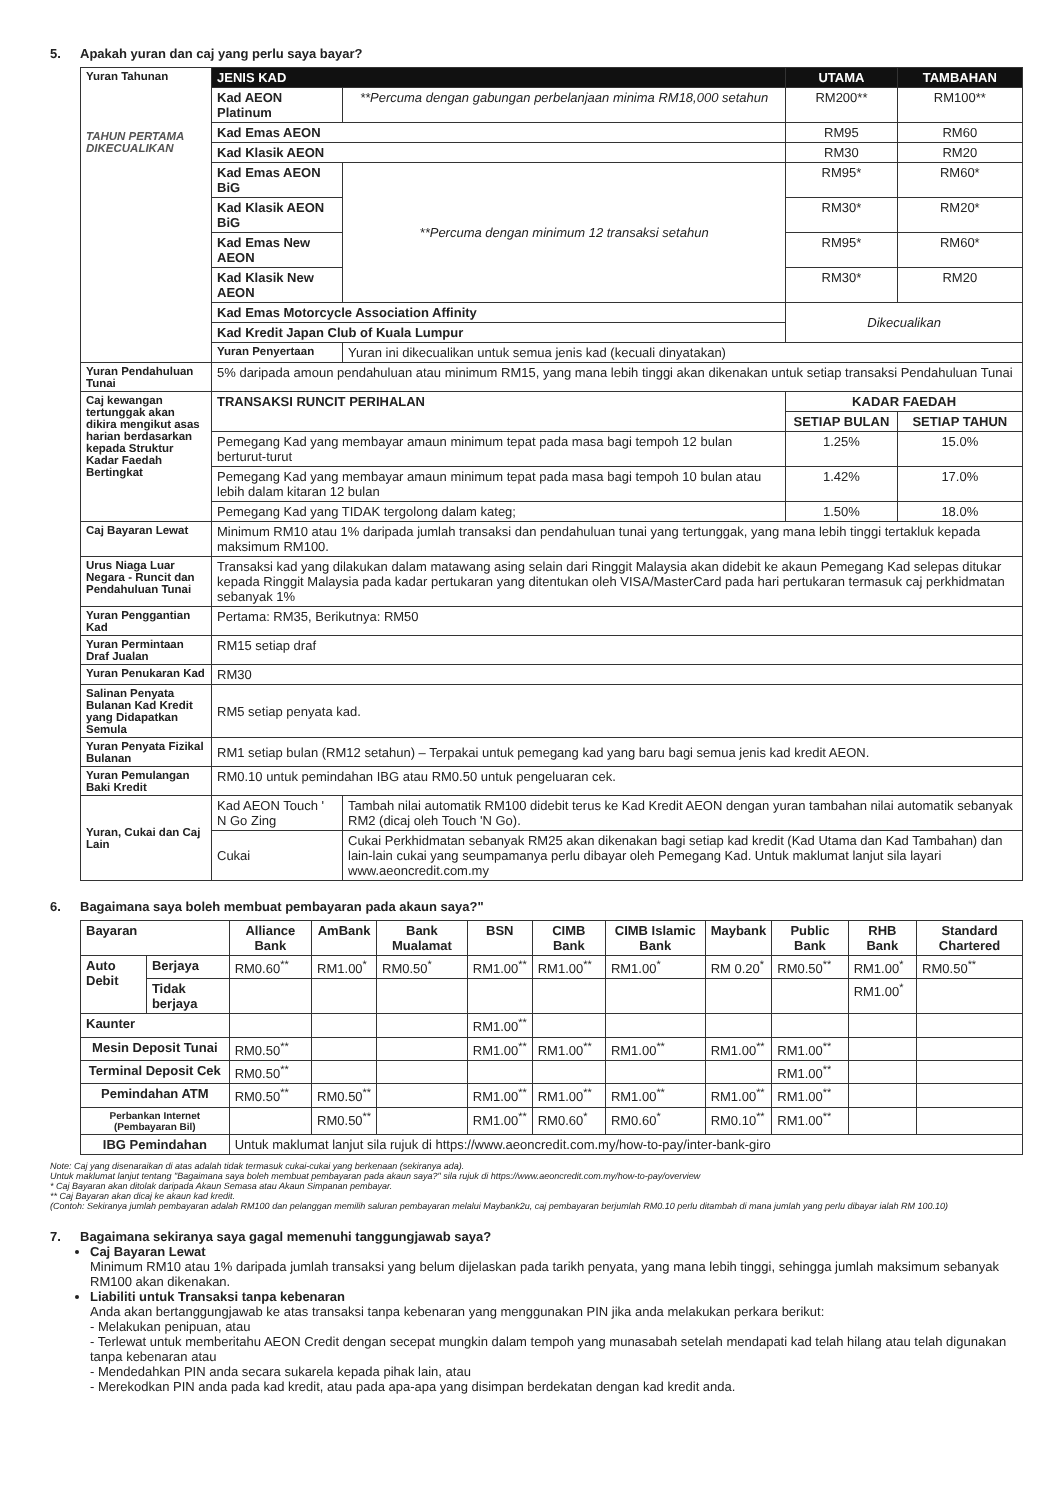5. Apakah yuran dan caj yang perlu saya bayar?
| Yuran Tahunan TAHUN PERTAMA DIKECUALIKAN | JENIS KAD | | UTAMA | TAMBAHAN |
| | Kad AEON Platinum | **Percuma dengan gabungan perbelanjaan minima RM18,000 setahun | RM200** | RM100** |
| | Kad Emas AEON | | RM95 | RM60 |
| | Kad Klasik AEON | | RM30 | RM20 |
| | Kad Emas AEON BiG | **Percuma dengan minimum 12 transaksi setahun | RM95* | RM60* |
| | Kad Klasik AEON BiG | | RM30* | RM20* |
| | Kad Emas New AEON | | RM95* | RM60* |
| | Kad Klasik New AEON | | RM30* | RM20 |
| | Kad Emas Motorcycle Association Affinity | | Dikecualikan | |
| | Kad Kredit Japan Club of Kuala Lumpur | | | |
| | Yuran Penyertaan | Yuran ini dikecualikan untuk semua jenis kad (kecuali dinyatakan) | | |
| Yuran Pendahuluan Tunai | 5% daripada amoun pendahuluan atau minimum RM15, yang mana lebih tinggi akan dikenakan untuk setiap transaksi Pendahuluan Tunai | | | |
| Caj kewangan tertunggak akan dikira mengikut asas harian berdasarkan kepada Struktur Kadar Faedah Bertingkat | TRANSAKSI RUNCIT PERIHALAN | | KADAR FAEDAH | |
| | | | SETIAP BULAN | SETIAP TAHUN |
| | Pemegang Kad yang membayar amaun minimum tepat pada masa bagi tempoh 12 bulan berturut-turut | | 1.25% | 15.0% |
| | Pemegang Kad yang membayar amaun minimum tepat pada masa bagi tempoh 10 bulan atau lebih dalam kitaran 12 bulan | | 1.42% | 17.0% |
| | Pemegang Kad yang TIDAK tergolong dalam kateg; | | 1.50% | 18.0% |
| Caj Bayaran Lewat | Minimum RM10 atau 1% daripada jumlah transaksi dan pendahuluan tunai yang tertunggak, yang mana lebih tinggi tertakluk kepada maksimum RM100. | | | |
| Urus Niaga Luar Negara - Runcit dan Pendahuluan Tunai | Transaksi kad yang dilakukan dalam matawang asing selain dari Ringgit Malaysia akan didebit ke akaun Pemegang Kad selepas ditukar kepada Ringgit Malaysia pada kadar pertukaran yang ditentukan oleh VISA/MasterCard pada hari pertukaran termasuk caj perkhidmatan sebanyak 1% | | | |
| Yuran Penggantian Kad | Pertama: RM35, Berikutnya: RM50 | | | |
| Yuran Permintaan Draf Jualan | RM15 setiap draf | | | |
| Yuran Penukaran Kad | RM30 | | | |
| Salinan Penyata Bulanan Kad Kredit yang Didapatkan Semula | RM5 setiap penyata kad. | | | |
| Yuran Penyata Fizikal Bulanan | RM1 setiap bulan (RM12 setahun) – Terpakai untuk pemegang kad yang baru bagi semua jenis kad kredit AEON. | | | |
| Yuran Pemulangan Baki Kredit | RM0.10 untuk pemindahan IBG atau RM0.50 untuk pengeluaran cek. | | | |
| Yuran, Cukai dan Caj Lain | Kad AEON Touch ' N Go Zing | Tambah nilai automatik RM100 didebit terus ke Kad Kredit AEON dengan yuran tambahan nilai automatik sebanyak RM2 (dicaj oleh Touch 'N Go). | | |
| | Cukai | Cukai Perkhidmatan sebanyak RM25 akan dikenakan bagi setiap kad kredit (Kad Utama dan Kad Tambahan) dan lain-lain cukai yang seumpamanya perlu dibayar oleh Pemegang Kad. Untuk maklumat lanjut sila layari www.aeoncredit.com.my | | |
6. Bagaimana saya boleh membuat pembayaran pada akaun saya?"
| Bayaran | | Alliance Bank | AmBank | Bank Mualamat | BSN | CIMB Bank | CIMB Islamic Bank | Maybank | Public Bank | RHB Bank | Standard Chartered |
| --- | --- | --- | --- | --- | --- | --- | --- | --- | --- | --- | --- |
| Auto Debit | Berjaya | RM0.60<sup>**</sup> | RM1.00<sup>*</sup> | RM0.50<sup>*</sup> | RM1.00<sup>**</sup> | RM1.00<sup>**</sup> | RM1.00<sup>*</sup> | RM 0.20<sup>*</sup> | RM0.50<sup>**</sup> | RM1.00<sup>*</sup> | RM0.50<sup>**</sup> |
| | Tidak berjaya | | | | | | | | | RM1.00<sup>*</sup> | |
| Kaunter | | | | | RM1.00<sup>**</sup> | | | | | | |
| Mesin Deposit Tunai | | RM0.50<sup>**</sup> | | | RM1.00<sup>**</sup> | RM1.00<sup>**</sup> | RM1.00<sup>**</sup> | RM1.00<sup>**</sup> | RM1.00<sup>**</sup> | | |
| Terminal Deposit Cek | | RM0.50<sup>**</sup> | | | | | | | RM1.00<sup>**</sup> | | |
| Pemindahan ATM | | RM0.50<sup>**</sup> | RM0.50<sup>**</sup> | | RM1.00<sup>**</sup> | RM1.00<sup>**</sup> | RM1.00<sup>**</sup> | RM1.00<sup>**</sup> | RM1.00<sup>**</sup> | | |
| Perbankan Internet (Pembayaran Bil) | | | RM0.50<sup>**</sup> | | RM1.00<sup>**</sup> | RM0.60<sup>*</sup> | RM0.60<sup>*</sup> | RM0.10<sup>**</sup> | RM1.00<sup>**</sup> | | |
| IBG Pemindahan | | Untuk maklumat lanjut sila rujuk di https://www.aeoncredit.com.my/how-to-pay/inter-bank-giro | | | | | | | | | |
Note: Caj yang disenaraikan di atas adalah tidak termasuk cukai-cukai yang berkenaan (sekiranya ada).
Untuk maklumat lanjut tentang "Bagaimana saya boleh membuat pembayaran pada akaun saya?" sila rujuk di https://www.aeoncredit.com.my/how-to-pay/overview
* Caj Bayaran akan ditolak daripada Akaun Semasa atau Akaun Simpanan pembayar.
** Caj Bayaran akan dicaj ke akaun kad kredit.
(Contoh: Sekiranya jumlah pembayaran adalah RM100 dan pelanggan memilih saluran pembayaran melalui Maybank2u, caj pembayaran berjumlah RM0.10 perlu ditambah di mana jumlah yang perlu dibayar ialah RM 100.10)
7. Bagaimana sekiranya saya gagal memenuhi tanggungjawab saya?
Caj Bayaran Lewat
Minimum RM10 atau 1% daripada jumlah transaksi yang belum dijelaskan pada tarikh penyata, yang mana lebih tinggi, sehingga jumlah maksimum sebanyak RM100 akan dikenakan.
Liabiliti untuk Transaksi tanpa kebenaran
Anda akan bertanggungjawab ke atas transaksi tanpa kebenaran yang menggunakan PIN jika anda melakukan perkara berikut:
- Melakukan penipuan, atau
- Terlewat untuk memberitahu AEON Credit dengan secepat mungkin dalam tempoh yang munasabah setelah mendapati kad telah hilang atau telah digunakan tanpa kebenaran atau
- Mendedahkan PIN anda secara sukarela kepada pihak lain, atau
- Merekodkan PIN anda pada kad kredit, atau pada apa-apa yang disimpan berdekatan dengan kad kredit anda.